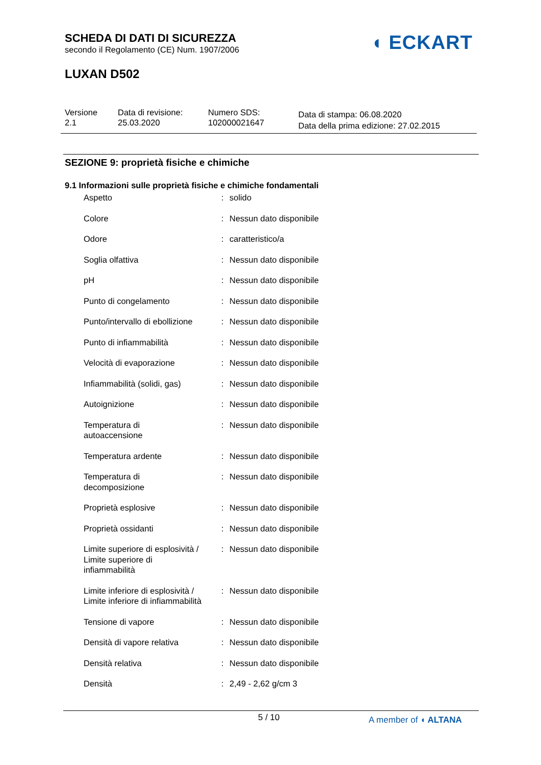SCHEDA DI DATI DI SICUREZZA
secondo il Regolamento (CE) Num. 1907/2006
LUXAN D502
◖ ECKART
Versione
2.1
Data di revisione:
25.03.2020
Numero SDS:
102000021647
Data di stampa: 06.08.2020
Data della prima edizione: 27.02.2015
SEZIONE 9: proprietà fisiche e chimiche
9.1 Informazioni sulle proprietà fisiche e chimiche fondamentali
| Aspetto | : | solido |
| Colore | : | Nessun dato disponibile |
| Odore | : | caratteristico/a |
| Soglia olfattiva | : | Nessun dato disponibile |
| pH | : | Nessun dato disponibile |
| Punto di congelamento | : | Nessun dato disponibile |
| Punto/intervallo di ebollizione | : | Nessun dato disponibile |
| Punto di infiammabilità | : | Nessun dato disponibile |
| Velocità di evaporazione | : | Nessun dato disponibile |
| Infiammabilità (solidi, gas) | : | Nessun dato disponibile |
| Autoignizione | : | Nessun dato disponibile |
| Temperatura di autoaccensione | : | Nessun dato disponibile |
| Temperatura ardente | : | Nessun dato disponibile |
| Temperatura di decomposizione | : | Nessun dato disponibile |
| Proprietà esplosive | : | Nessun dato disponibile |
| Proprietà ossidanti | : | Nessun dato disponibile |
| Limite superiore di esplosività / Limite superiore di infiammabilità | : | Nessun dato disponibile |
| Limite inferiore di esplosività / Limite inferiore di infiammabilità | : | Nessun dato disponibile |
| Tensione di vapore | : | Nessun dato disponibile |
| Densità di vapore relativa | : | Nessun dato disponibile |
| Densità relativa | : | Nessun dato disponibile |
| Densità | : | 2,49 - 2,62 g/cm 3 |
5 / 10 A member of ◖ ALTANA